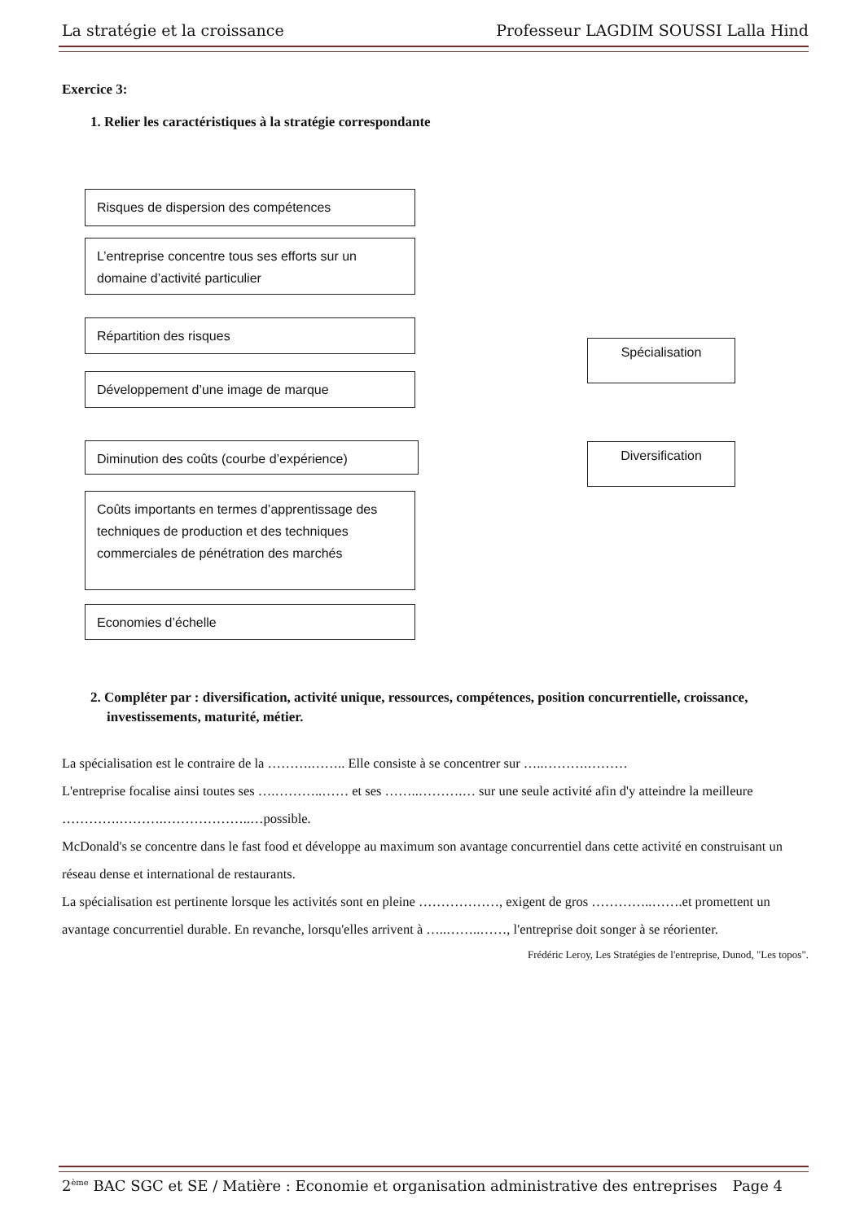La stratégie et la croissance Professeur LAGDIM SOUSSI Lalla Hind
Exercice 3:
1. Relier les caractéristiques à la stratégie correspondante
Risques de dispersion des compétences
L’entreprise concentre tous ses efforts sur un domaine d’activité particulier
Répartition des risques
Développement d’une image de marque
Diminution des coûts (courbe d’expérience)
Coûts importants en termes d’apprentissage des techniques de production et des techniques commerciales de pénétration des marchés
Economies d’échelle
Spécialisation
Diversification
2. Compléter par : diversification, activité unique, ressources, compétences, position concurrentielle, croissance, investissements, maturité, métier.
La spécialisation est le contraire de la ……….…….. Elle consiste à se concentrer sur …..……….………
L'entreprise focalise ainsi toutes ses ….………..…… et ses ……..……….… sur une seule activité afin d'y atteindre la meilleure ………….……….………………..…possible.
McDonald's se concentre dans le fast food et développe au maximum son avantage concurrentiel dans cette activité en construisant un réseau dense et international de restaurants.
La spécialisation est pertinente lorsque les activités sont en pleine ………………, exigent de gros …………..…….et promettent un avantage concurrentiel durable. En revanche, lorsqu'elles arrivent à …..……..……, l'entreprise doit songer à se réorienter.
Frédéric Leroy, Les Stratégies de l'entreprise, Dunod, "Les topos".
2<sup>ème</sup> BAC SGC et SE / Matière : Economie et organisation administrative des entreprises Page 4